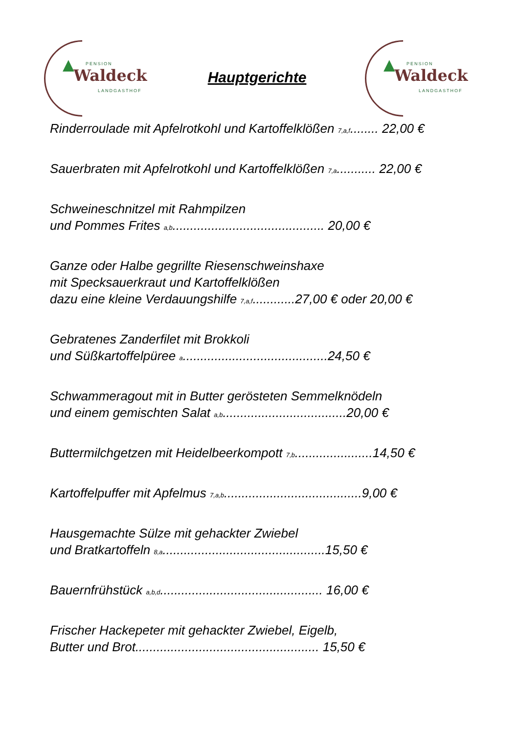▲ PENSION
Waldeck
LANDGASTHOF
Hauptgerichte
▲ PENSION
Waldeck
LANDGASTHOF
Rinderroulade mit Apfelrotkohl und Kartoffelklößen <sub>7,a,f</sub>........ 22,00 €
Sauerbraten mit Apfelrotkohl und Kartoffelklößen <sub>7,a</sub>........... 22,00 €
Schweineschnitzel mit Rahmpilzen
und Pommes Frites <sub>a,b</sub>........................................... 20,00 €
Ganze oder Halbe gegrillte Riesenschweinshaxe
mit Specksauerkraut und Kartoffelklößen
dazu eine kleine Verdauungshilfe <sub>7,a,f</sub>............27,00 € oder 20,00 €
Gebratenes Zanderfilet mit Brokkoli
und Süßkartoffelpüree <sub>a</sub>.........................................24,50 €
Schwammeragout mit in Butter gerösteten Semmelknödeln
und einem gemischten Salat <sub>a,b</sub>...................................20,00 €
Buttermilchgetzen mit Heidelbeerkompott <sub>7,b</sub>......................14,50 €
Kartoffelpuffer mit Apfelmus <sub>7,a,b</sub>.......................................9,00 €
Hausgemachte Sülze mit gehackter Zwiebel
und Bratkartoffeln <sub>8,a</sub>..............................................15,50 €
Bauernfrühstück <sub>a,b,d</sub>.............................................. 16,00 €
Frischer Hackepeter mit gehackter Zwiebel, Eigelb,
Butter und Brot.................................................... 15,50 €